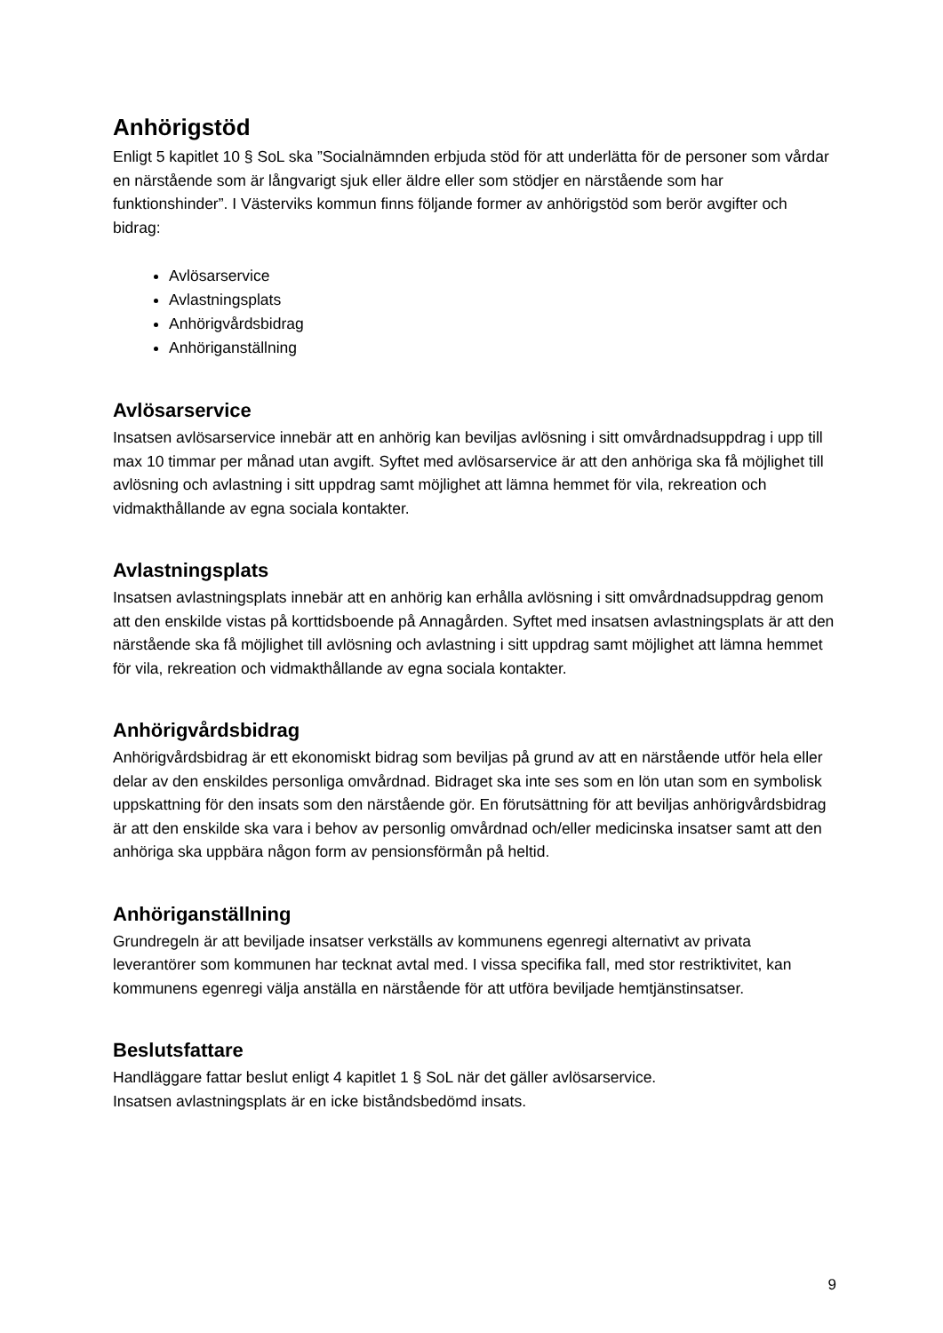Anhörigstöd
Enligt 5 kapitlet 10 § SoL ska ”Socialnämnden erbjuda stöd för att underlätta för de personer som vårdar en närstående som är långvarigt sjuk eller äldre eller som stödjer en närstående som har funktionshinder”. I Västerviks kommun finns följande former av anhörigstöd som berör avgifter och bidrag:
Avlösarservice
Avlastningsplats
Anhörigvårdsbidrag
Anhöriganställning
Avlösarservice
Insatsen avlösarservice innebär att en anhörig kan beviljas avlösning i sitt omvårdnadsuppdrag i upp till max 10 timmar per månad utan avgift. Syftet med avlösarservice är att den anhöriga ska få möjlighet till avlösning och avlastning i sitt uppdrag samt möjlighet att lämna hemmet för vila, rekreation och vidmakthållande av egna sociala kontakter.
Avlastningsplats
Insatsen avlastningsplats innebär att en anhörig kan erhålla avlösning i sitt omvårdnadsuppdrag genom att den enskilde vistas på korttidsboende på Annagården. Syftet med insatsen avlastningsplats är att den närstående ska få möjlighet till avlösning och avlastning i sitt uppdrag samt möjlighet att lämna hemmet för vila, rekreation och vidmakthållande av egna sociala kontakter.
Anhörigvårdsbidrag
Anhörigvårdsbidrag är ett ekonomiskt bidrag som beviljas på grund av att en närstående utför hela eller delar av den enskildes personliga omvårdnad. Bidraget ska inte ses som en lön utan som en symbolisk uppskattning för den insats som den närstående gör. En förutsättning för att beviljas anhörigvårdsbidrag är att den enskilde ska vara i behov av personlig omvårdnad och/eller medicinska insatser samt att den anhöriga ska uppbära någon form av pensionsförmån på heltid.
Anhöriganställning
Grundregeln är att beviljade insatser verkställs av kommunens egenregi alternativt av privata leverantörer som kommunen har tecknat avtal med. I vissa specifika fall, med stor restriktivitet, kan kommunens egenregi välja anställa en närstående för att utföra beviljade hemtjänstinsatser.
Beslutsfattare
Handläggare fattar beslut enligt 4 kapitlet 1 § SoL när det gäller avlösarservice.
Insatsen avlastningsplats är en icke biståndsbedömd insats.
9